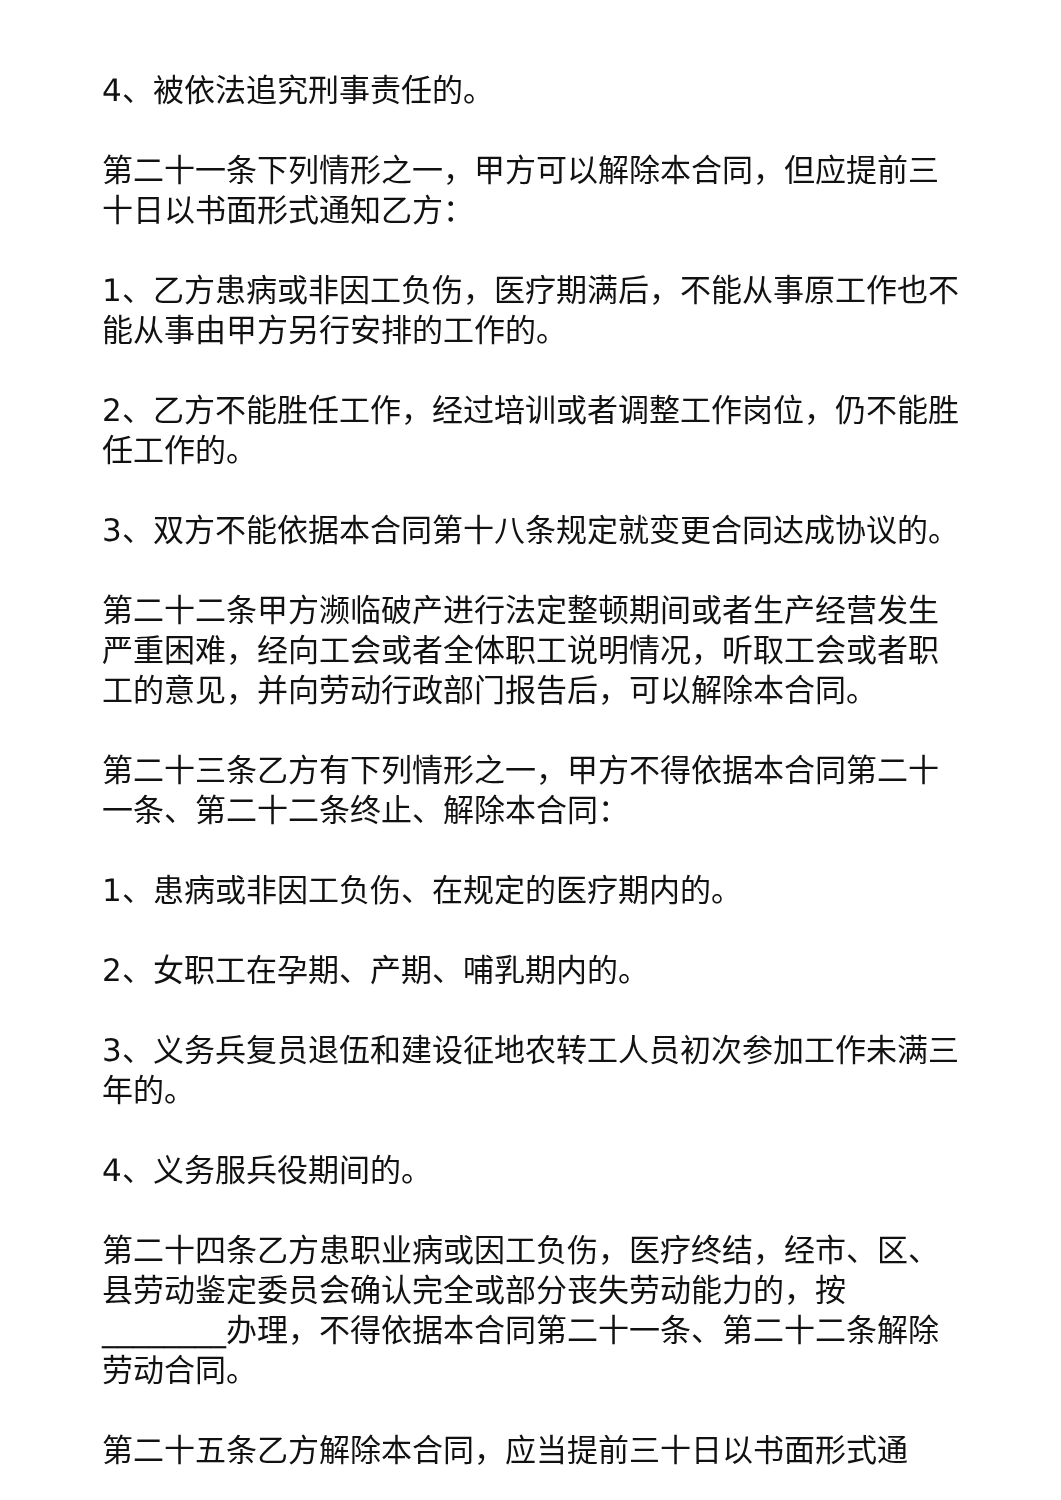4、被依法追究刑事责任的。
第二十一条下列情形之一，甲方可以解除本合同，但应提前三十日以书面形式通知乙方：
1、乙方患病或非因工负伤，医疗期满后，不能从事原工作也不能从事由甲方另行安排的工作的。
2、乙方不能胜任工作，经过培训或者调整工作岗位，仍不能胜任工作的。
3、双方不能依据本合同第十八条规定就变更合同达成协议的。
第二十二条甲方濒临破产进行法定整顿期间或者生产经营发生严重困难，经向工会或者全体职工说明情况，听取工会或者职工的意见，并向劳动行政部门报告后，可以解除本合同。
第二十三条乙方有下列情形之一，甲方不得依据本合同第二十一条、第二十二条终止、解除本合同：
1、患病或非因工负伤、在规定的医疗期内的。
2、女职工在孕期、产期、哺乳期内的。
3、义务兵复员退伍和建设征地农转工人员初次参加工作未满三年的。
4、义务服兵役期间的。
第二十四条乙方患职业病或因工负伤，医疗终结，经市、区、县劳动鉴定委员会确认完全或部分丧失劳动能力的，按________办理，不得依据本合同第二十一条、第二十二条解除劳动合同。
第二十五条乙方解除本合同，应当提前三十日以书面形式通